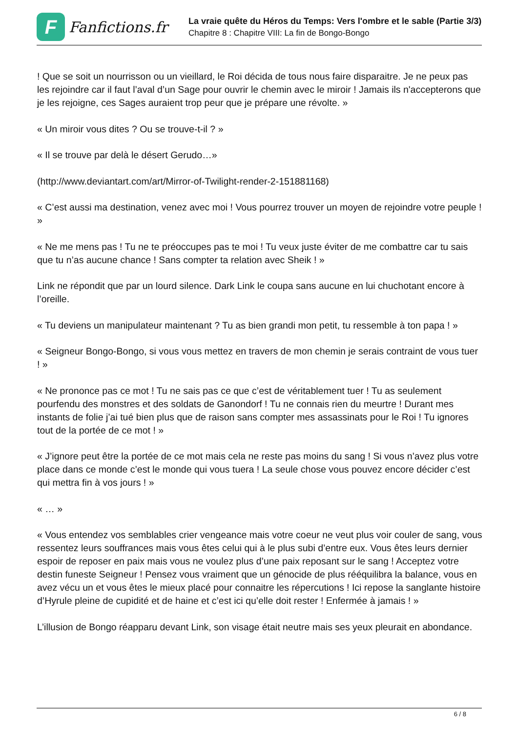F
Fanfictions.fr
La vraie quête du Héros du Temps: Vers l'ombre et le sable (Partie 3/3)
Chapitre 8 : Chapitre VIII: La fin de Bongo-Bongo
! Que se soit un nourrisson ou un vieillard, le Roi décida de tous nous faire disparaitre. Je ne peux pas les rejoindre car il faut l’aval d’un Sage pour ouvrir le chemin avec le miroir ! Jamais ils n'accepterons que je les rejoigne, ces Sages auraient trop peur que je prépare une révolte. »
« Un miroir vous dites ? Ou se trouve-t-il ? »
« Il se trouve par delà le désert Gerudo…»
(http://www.deviantart.com/art/Mirror-of-Twilight-render-2-151881168)
« C’est aussi ma destination, venez avec moi ! Vous pourrez trouver un moyen de rejoindre votre peuple ! »
« Ne me mens pas ! Tu ne te préoccupes pas te moi ! Tu veux juste éviter de me combattre car tu sais que tu n’as aucune chance ! Sans compter ta relation avec Sheik ! »
Link ne répondit que par un lourd silence. Dark Link le coupa sans aucune en lui chuchotant encore à l’oreille.
« Tu deviens un manipulateur maintenant ? Tu as bien grandi mon petit, tu ressemble à ton papa ! »
« Seigneur Bongo-Bongo, si vous vous mettez en travers de mon chemin je serais contraint de vous tuer ! »
« Ne prononce pas ce mot ! Tu ne sais pas ce que c’est de véritablement tuer ! Tu as seulement pourfendu des monstres et des soldats de Ganondorf ! Tu ne connais rien du meurtre ! Durant mes instants de folie j’ai tué bien plus que de raison sans compter mes assassinats pour le Roi ! Tu ignores tout de la portée de ce mot ! »
« J’ignore peut être la portée de ce mot mais cela ne reste pas moins du sang ! Si vous n’avez plus votre place dans ce monde c’est le monde qui vous tuera ! La seule chose vous pouvez encore décider c’est qui mettra fin à vos jours ! »
« … »
« Vous entendez vos semblables crier vengeance mais votre coeur ne veut plus voir couler de sang, vous ressentez leurs souffrances mais vous êtes celui qui à le plus subi d’entre eux. Vous êtes leurs dernier espoir de reposer en paix mais vous ne voulez plus d’une paix reposant sur le sang ! Acceptez votre destin funeste Seigneur ! Pensez vous vraiment que un génocide de plus rééquilibra la balance, vous en avez vécu un et vous êtes le mieux placé pour connaitre les répercutions ! Ici repose la sanglante histoire d’Hyrule pleine de cupidité et de haine et c’est ici qu’elle doit rester ! Enfermée à jamais ! »
L’illusion de Bongo réapparu devant Link, son visage était neutre mais ses yeux pleurait en abondance.
6 / 8